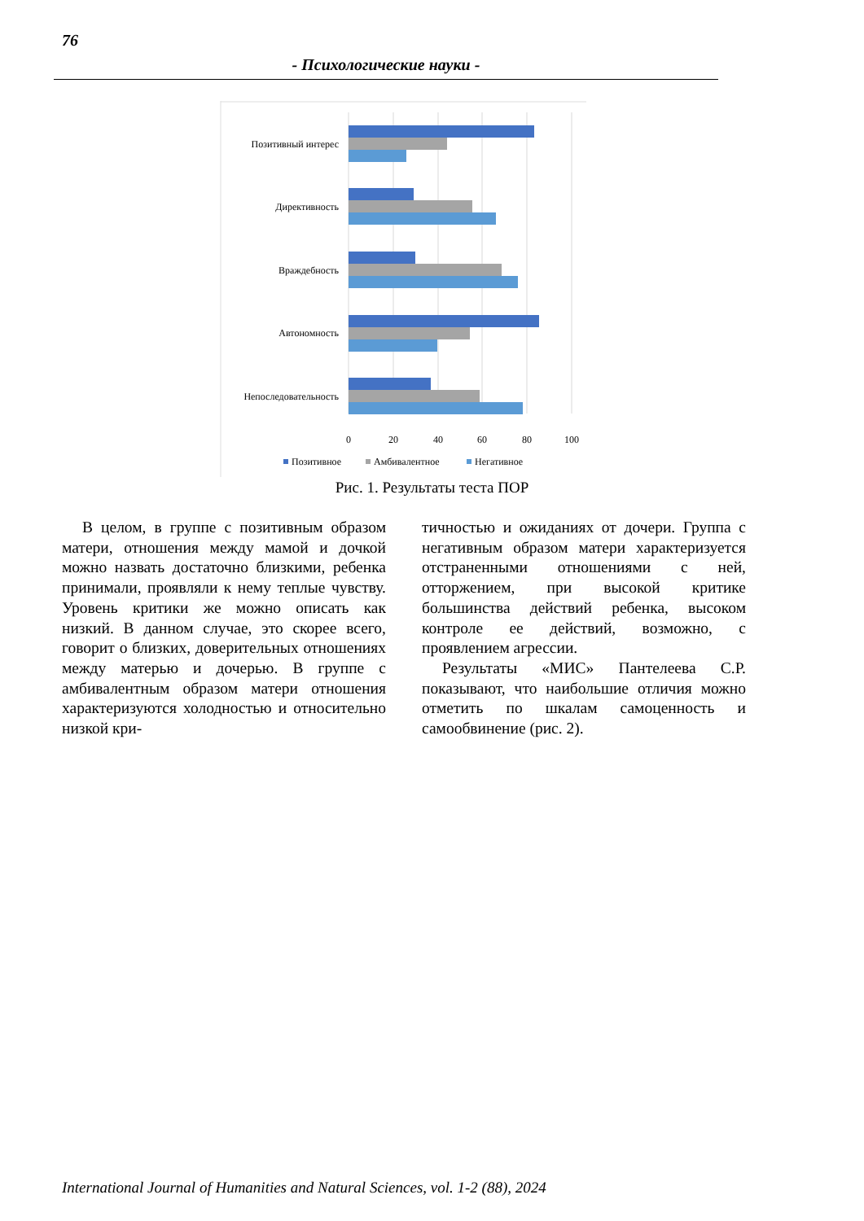76
- Психологические науки -
Позитивный интерес
Директивность
Враждебность
Автономность
Непоследовательность
0
20
40
60
80
100
Позитивное
Амбивалентное
Негативное
Рис. 1. Результаты теста ПОР
В целом, в группе с позитивным образом матери, отношения между мамой и дочкой можно назвать достаточно близкими, ребенка принимали, проявляли к нему теплые чувству. Уровень критики же можно описать как низкий. В данном случае, это скорее всего, говорит о близких, доверительных отношениях между матерью и дочерью. В группе с амбивалентным образом матери отношения характеризуются холодностью и относительно низкой кри-
тичностью и ожиданиях от дочери. Группа с негативным образом матери характеризуется отстраненными отношениями с ней, отторжением, при высокой критике большинства действий ребенка, высоком контроле ее действий, возможно, с проявлением агрессии.
Результаты «МИС» Пантелеева С.Р. показывают, что наибольшие отличия можно отметить по шкалам самоценность и самообвинение (рис. 2).
International Journal of Humanities and Natural Sciences, vol. 1-2 (88), 2024